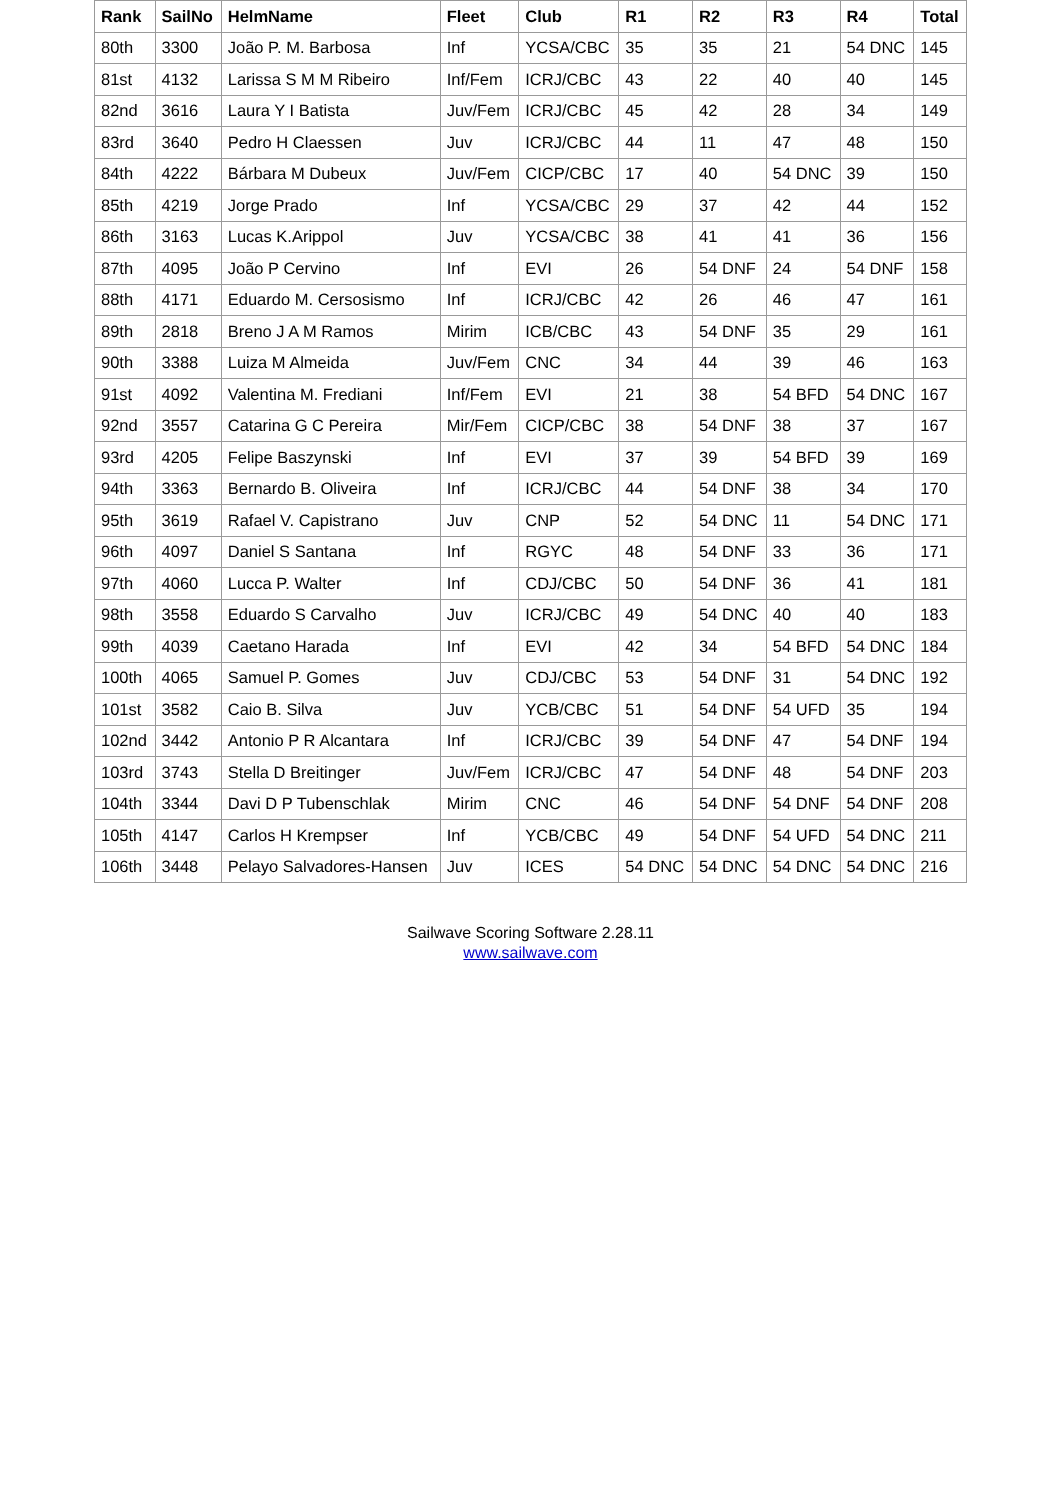| Rank | SailNo | HelmName | Fleet | Club | R1 | R2 | R3 | R4 | Total |
| --- | --- | --- | --- | --- | --- | --- | --- | --- | --- |
| 80th | 3300 | João P. M. Barbosa | Inf | YCSA/CBC | 35 | 35 | 21 | 54 DNC | 145 |
| 81st | 4132 | Larissa S M M Ribeiro | Inf/Fem | ICRJ/CBC | 43 | 22 | 40 | 40 | 145 |
| 82nd | 3616 | Laura Y I Batista | Juv/Fem | ICRJ/CBC | 45 | 42 | 28 | 34 | 149 |
| 83rd | 3640 | Pedro H Claessen | Juv | ICRJ/CBC | 44 | 11 | 47 | 48 | 150 |
| 84th | 4222 | Bárbara M Dubeux | Juv/Fem | CICP/CBC | 17 | 40 | 54 DNC | 39 | 150 |
| 85th | 4219 | Jorge Prado | Inf | YCSA/CBC | 29 | 37 | 42 | 44 | 152 |
| 86th | 3163 | Lucas K.Arippol | Juv | YCSA/CBC | 38 | 41 | 41 | 36 | 156 |
| 87th | 4095 | João P Cervino | Inf | EVI | 26 | 54 DNF | 24 | 54 DNF | 158 |
| 88th | 4171 | Eduardo M. Cersosismo | Inf | ICRJ/CBC | 42 | 26 | 46 | 47 | 161 |
| 89th | 2818 | Breno J A M Ramos | Mirim | ICB/CBC | 43 | 54 DNF | 35 | 29 | 161 |
| 90th | 3388 | Luiza M Almeida | Juv/Fem | CNC | 34 | 44 | 39 | 46 | 163 |
| 91st | 4092 | Valentina M. Frediani | Inf/Fem | EVI | 21 | 38 | 54 BFD | 54 DNC | 167 |
| 92nd | 3557 | Catarina G C Pereira | Mir/Fem | CICP/CBC | 38 | 54 DNF | 38 | 37 | 167 |
| 93rd | 4205 | Felipe Baszynski | Inf | EVI | 37 | 39 | 54 BFD | 39 | 169 |
| 94th | 3363 | Bernardo B. Oliveira | Inf | ICRJ/CBC | 44 | 54 DNF | 38 | 34 | 170 |
| 95th | 3619 | Rafael V. Capistrano | Juv | CNP | 52 | 54 DNC | 11 | 54 DNC | 171 |
| 96th | 4097 | Daniel S Santana | Inf | RGYC | 48 | 54 DNF | 33 | 36 | 171 |
| 97th | 4060 | Lucca P. Walter | Inf | CDJ/CBC | 50 | 54 DNF | 36 | 41 | 181 |
| 98th | 3558 | Eduardo S Carvalho | Juv | ICRJ/CBC | 49 | 54 DNC | 40 | 40 | 183 |
| 99th | 4039 | Caetano Harada | Inf | EVI | 42 | 34 | 54 BFD | 54 DNC | 184 |
| 100th | 4065 | Samuel P. Gomes | Juv | CDJ/CBC | 53 | 54 DNF | 31 | 54 DNC | 192 |
| 101st | 3582 | Caio B. Silva | Juv | YCB/CBC | 51 | 54 DNF | 54 UFD | 35 | 194 |
| 102nd | 3442 | Antonio P R Alcantara | Inf | ICRJ/CBC | 39 | 54 DNF | 47 | 54 DNF | 194 |
| 103rd | 3743 | Stella D Breitinger | Juv/Fem | ICRJ/CBC | 47 | 54 DNF | 48 | 54 DNF | 203 |
| 104th | 3344 | Davi D P Tubenschlak | Mirim | CNC | 46 | 54 DNF | 54 DNF | 54 DNF | 208 |
| 105th | 4147 | Carlos H Krempser | Inf | YCB/CBC | 49 | 54 DNF | 54 UFD | 54 DNC | 211 |
| 106th | 3448 | Pelayo Salvadores-Hansen | Juv | ICES | 54 DNC | 54 DNC | 54 DNC | 54 DNC | 216 |
Sailwave Scoring Software 2.28.11
www.sailwave.com